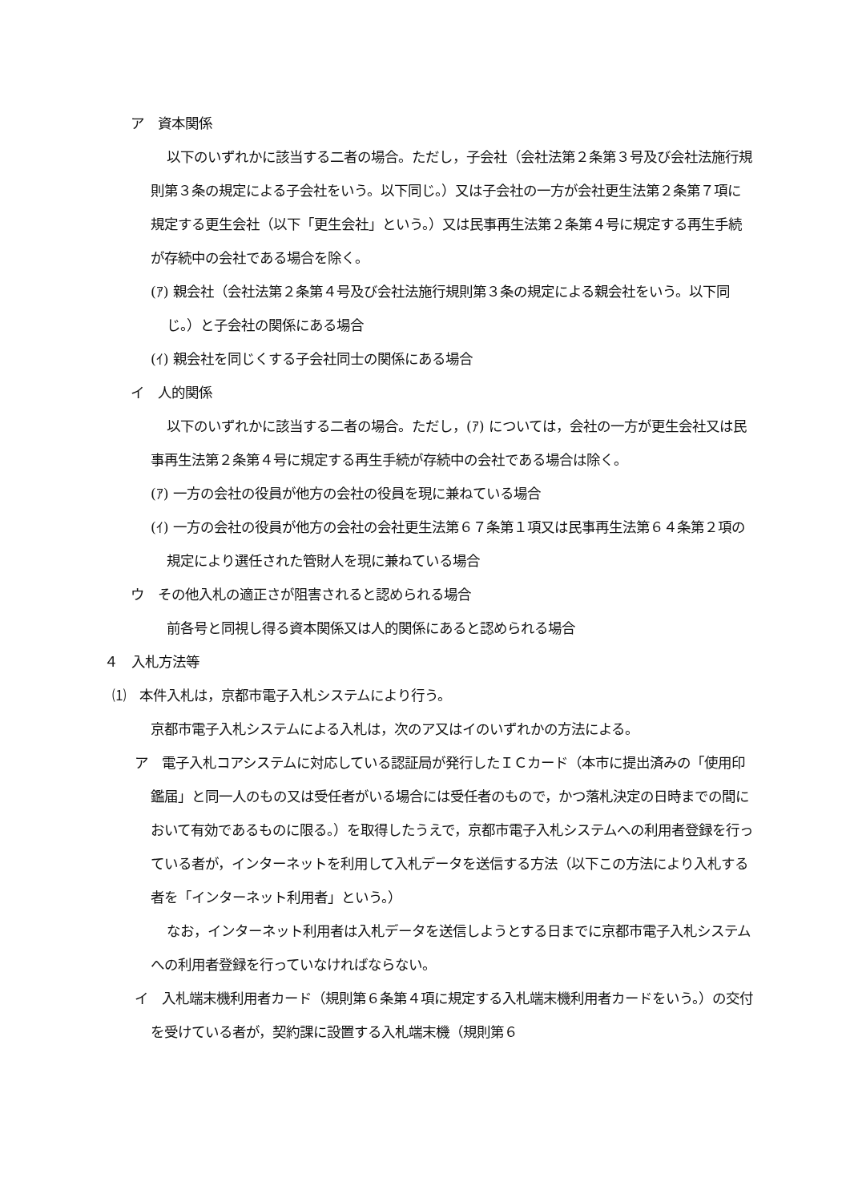ア　資本関係
以下のいずれかに該当する二者の場合。ただし，子会社（会社法第２条第３号及び会社法施行規則第３条の規定による子会社をいう。以下同じ。）又は子会社の一方が会社更生法第２条第７項に規定する更生会社（以下「更生会社」という。）又は民事再生法第２条第４号に規定する再生手続が存続中の会社である場合を除く。
(ｱ) 親会社（会社法第２条第４号及び会社法施行規則第３条の規定による親会社をいう。以下同じ。）と子会社の関係にある場合
(ｲ) 親会社を同じくする子会社同士の関係にある場合
イ　人的関係
以下のいずれかに該当する二者の場合。ただし，(ｱ) については，会社の一方が更生会社又は民事再生法第２条第４号に規定する再生手続が存続中の会社である場合は除く。
(ｱ) 一方の会社の役員が他方の会社の役員を現に兼ねている場合
(ｲ) 一方の会社の役員が他方の会社の会社更生法第６７条第１項又は民事再生法第６４条第２項の規定により選任された管財人を現に兼ねている場合
ウ　その他入札の適正さが阻害されると認められる場合
前各号と同視し得る資本関係又は人的関係にあると認められる場合
４　入札方法等
⑴　本件入札は，京都市電子入札システムにより行う。
京都市電子入札システムによる入札は，次のア又はイのいずれかの方法による。
ア　電子入札コアシステムに対応している認証局が発行したＩＣカード（本市に提出済みの「使用印鑑届」と同一人のもの又は受任者がいる場合には受任者のもので，かつ落札決定の日時までの間において有効であるものに限る。）を取得したうえで，京都市電子入札システムへの利用者登録を行っている者が，インターネットを利用して入札データを送信する方法（以下この方法により入札する者を「インターネット利用者」という。）
なお，インターネット利用者は入札データを送信しようとする日までに京都市電子入札システムへの利用者登録を行っていなければならない。
イ　入札端末機利用者カード（規則第６条第４項に規定する入札端末機利用者カードをいう。）の交付を受けている者が，契約課に設置する入札端末機（規則第６